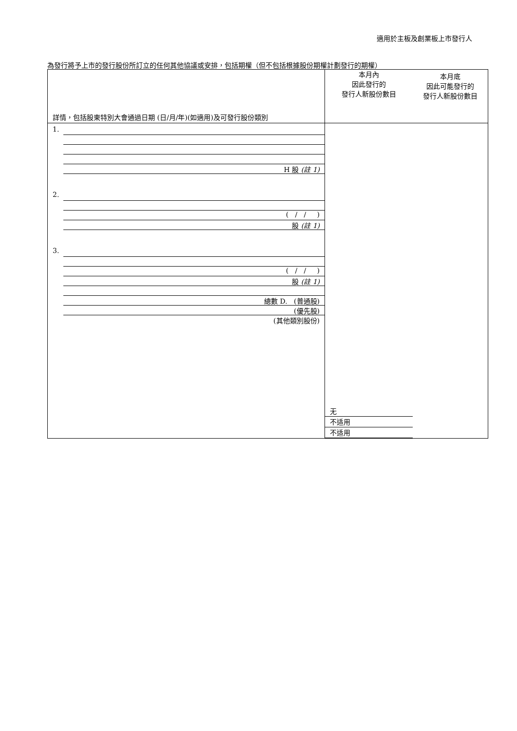適用於主板及創業板上市發行人
為發行將予上市的發行股份所訂立的任何其他協議或安排，包括期權（但不包括根據股份期權計劃發行的期權）
| 詳情，包括股東特別大會通過日期 (日/月/年)(如適用)及可發行股份類別 | 本月內 因此發行的 發行人新股份數目 | 本月底 因此可能發行的 發行人新股份數目 |
| 1. H 股 (註 1) 2. ( / / ) 股 (註 1) 3. ( / / ) 股 (註 1) 總數 D. (普通股) (優先股) (其他類別股份) | 无 不适用 不适用 | |